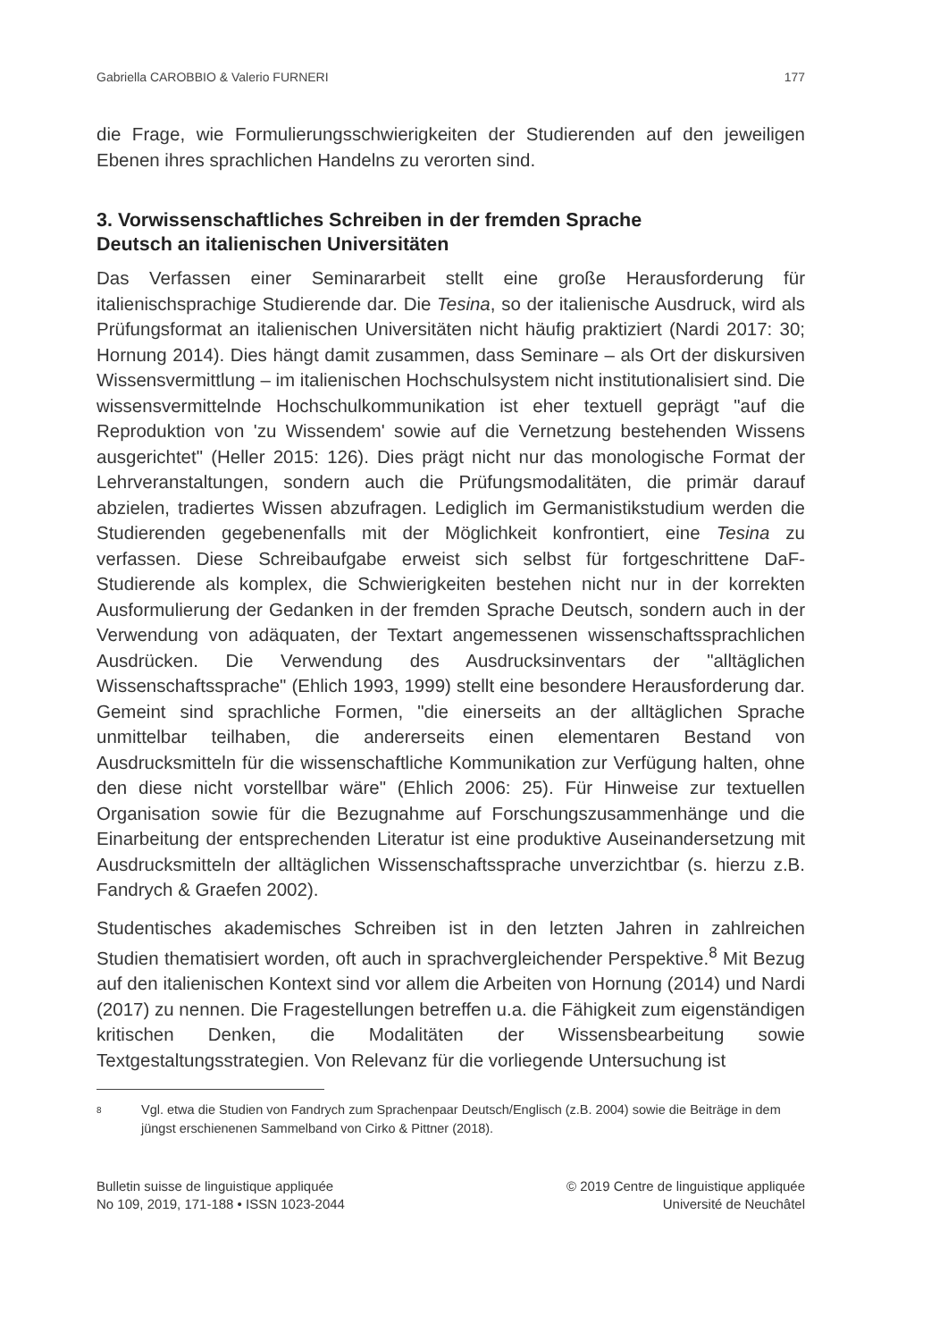Gabriella CAROBBIO & Valerio FURNERI 177
die Frage, wie Formulierungsschwierigkeiten der Studierenden auf den jeweiligen Ebenen ihres sprachlichen Handelns zu verorten sind.
3. Vorwissenschaftliches Schreiben in der fremden Sprache
Deutsch an italienischen Universitäten
Das Verfassen einer Seminararbeit stellt eine große Herausforderung für italienischsprachige Studierende dar. Die Tesina, so der italienische Ausdruck, wird als Prüfungsformat an italienischen Universitäten nicht häufig praktiziert (Nardi 2017: 30; Hornung 2014). Dies hängt damit zusammen, dass Seminare – als Ort der diskursiven Wissensvermittlung – im italienischen Hochschulsystem nicht institutionalisiert sind. Die wissensvermittelnde Hochschulkommunikation ist eher textuell geprägt "auf die Reproduktion von 'zu Wissendem' sowie auf die Vernetzung bestehenden Wissens ausgerichtet" (Heller 2015: 126). Dies prägt nicht nur das monologische Format der Lehrveranstaltungen, sondern auch die Prüfungsmodalitäten, die primär darauf abzielen, tradiertes Wissen abzufragen. Lediglich im Germanistikstudium werden die Studierenden gegebenenfalls mit der Möglichkeit konfrontiert, eine Tesina zu verfassen. Diese Schreibaufgabe erweist sich selbst für fortgeschrittene DaF-Studierende als komplex, die Schwierigkeiten bestehen nicht nur in der korrekten Ausformulierung der Gedanken in der fremden Sprache Deutsch, sondern auch in der Verwendung von adäquaten, der Textart angemessenen wissenschaftssprachlichen Ausdrücken. Die Verwendung des Ausdrucksinventars der "alltäglichen Wissenschaftssprache" (Ehlich 1993, 1999) stellt eine besondere Herausforderung dar. Gemeint sind sprachliche Formen, "die einerseits an der alltäglichen Sprache unmittelbar teilhaben, die andererseits einen elementaren Bestand von Ausdrucksmitteln für die wissenschaftliche Kommunikation zur Verfügung halten, ohne den diese nicht vorstellbar wäre" (Ehlich 2006: 25). Für Hinweise zur textuellen Organisation sowie für die Bezugnahme auf Forschungszusammenhänge und die Einarbeitung der entsprechenden Literatur ist eine produktive Auseinandersetzung mit Ausdrucksmitteln der alltäglichen Wissenschaftssprache unverzichtbar (s. hierzu z.B. Fandrych & Graefen 2002).
Studentisches akademisches Schreiben ist in den letzten Jahren in zahlreichen Studien thematisiert worden, oft auch in sprachvergleichender Perspektive.<sup>8</sup> Mit Bezug auf den italienischen Kontext sind vor allem die Arbeiten von Hornung (2014) und Nardi (2017) zu nennen. Die Fragestellungen betreffen u.a. die Fähigkeit zum eigenständigen kritischen Denken, die Modalitäten der Wissensbearbeitung sowie Textgestaltungsstrategien. Von Relevanz für die vorliegende Untersuchung ist
8 Vgl. etwa die Studien von Fandrych zum Sprachenpaar Deutsch/Englisch (z.B. 2004) sowie die Beiträge in dem jüngst erschienenen Sammelband von Cirko & Pittner (2018).
Bulletin suisse de linguistique appliquée
No 109, 2019, 171-188 • ISSN 1023-2044
© 2019 Centre de linguistique appliquée
Université de Neuchâtel